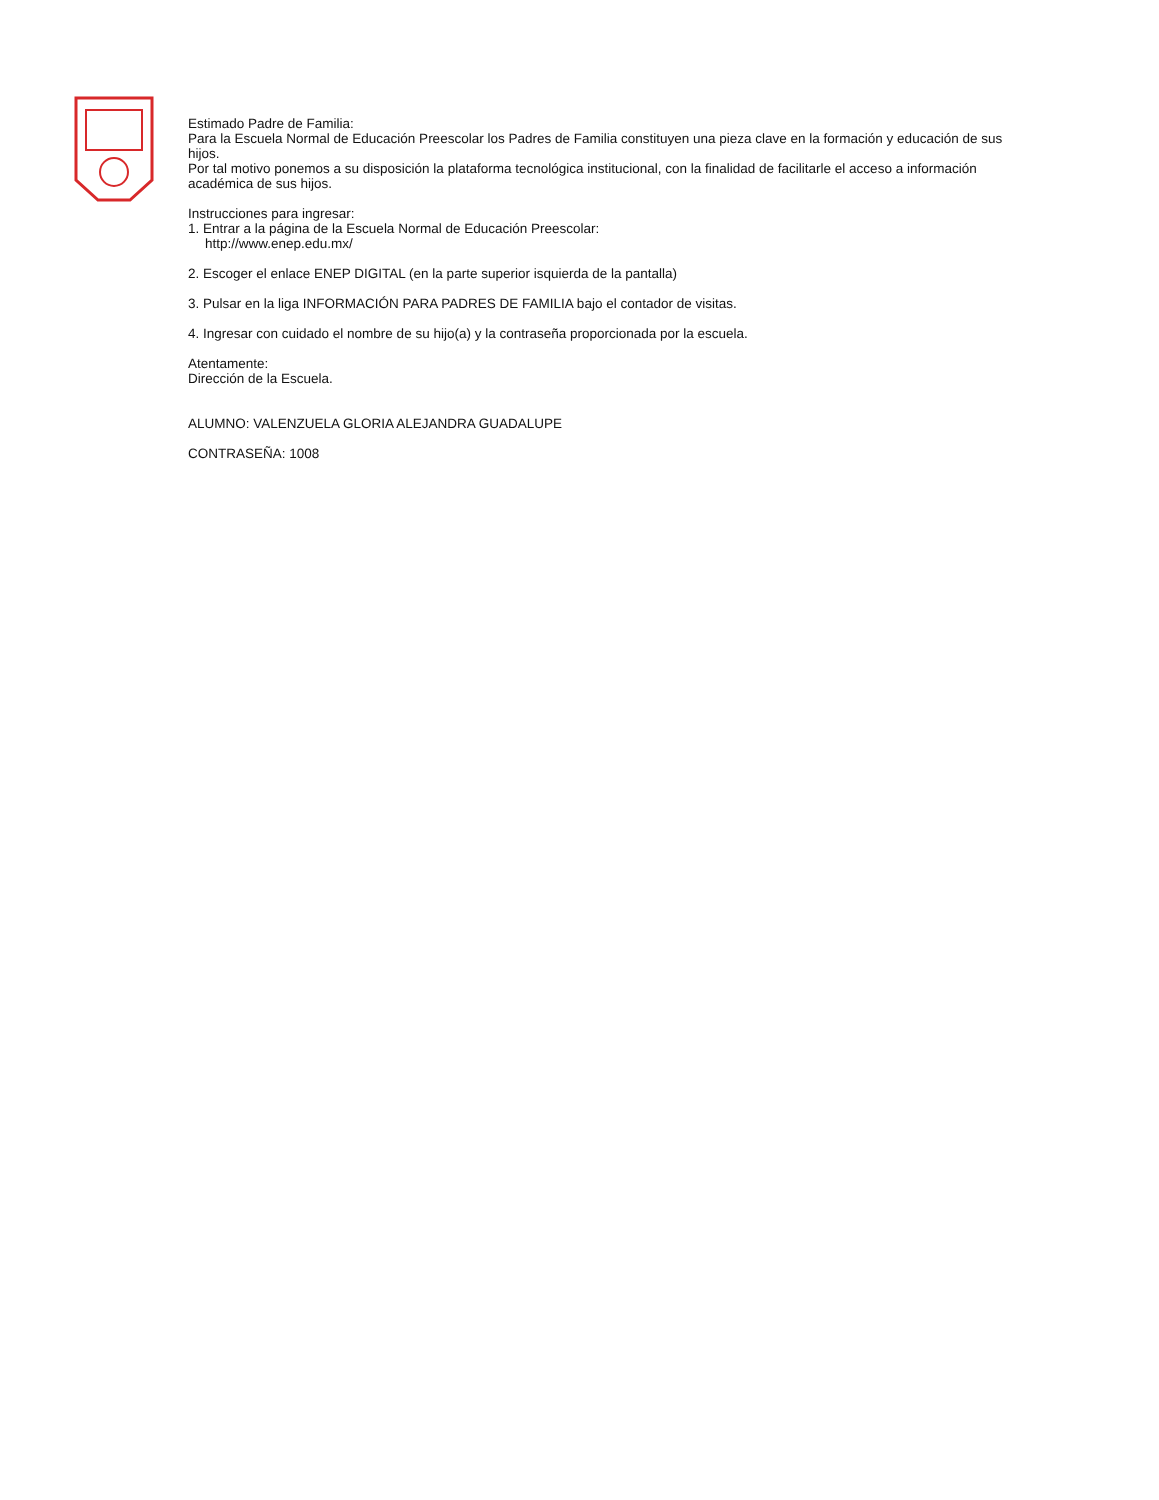Estimado Padre de Familia:
Para la Escuela Normal de Educación Preescolar los Padres de Familia constituyen una pieza clave en la formación y educación de sus hijos.
Por tal motivo ponemos a su disposición la plataforma tecnológica institucional, con la finalidad de facilitarle el acceso a información académica de sus hijos.
Instrucciones para ingresar:
1. Entrar a la página de la Escuela Normal de Educación Preescolar:
http://www.enep.edu.mx/
2. Escoger el enlace ENEP DIGITAL (en la parte superior isquierda de la pantalla)
3. Pulsar en la liga INFORMACIÓN PARA PADRES DE FAMILIA bajo el contador de visitas.
4. Ingresar con cuidado el nombre de su hijo(a) y la contraseña proporcionada por la escuela.
Atentamente:
Dirección de la Escuela.
ALUMNO: VALENZUELA GLORIA ALEJANDRA GUADALUPE
CONTRASEÑA: 1008